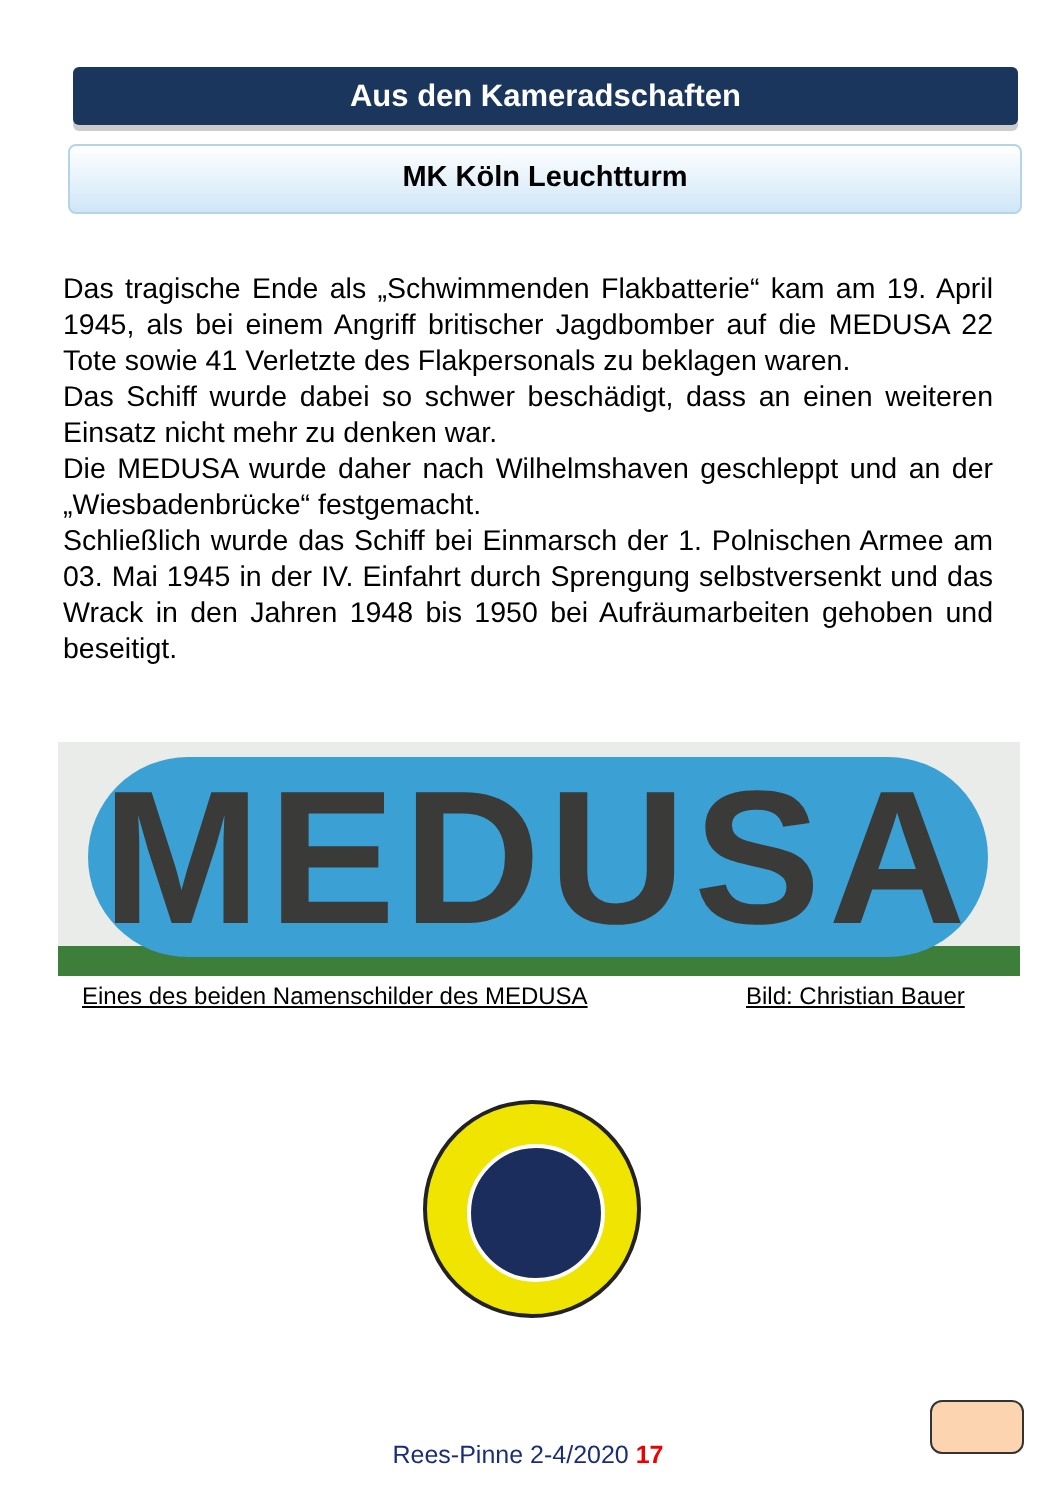Aus den Kameradschaften
MK Köln Leuchtturm
Das tragische Ende als „Schwimmenden Flakbatterie“ kam am 19. April 1945, als bei einem Angriff britischer Jagdbomber auf die MEDUSA 22 Tote sowie 41 Verletzte des Flakpersonals zu beklagen waren.
Das Schiff wurde dabei so schwer beschädigt, dass an einen weiteren Einsatz nicht mehr zu denken war.
Die MEDUSA wurde daher nach Wilhelmshaven geschleppt und an der „Wiesbadenbrücke“ festgemacht.
Schließlich wurde das Schiff bei Einmarsch der 1. Polnischen Armee am 03. Mai 1945 in der IV. Einfahrt durch Sprengung selbstversenkt und das Wrack in den Jahren 1948 bis 1950 bei Aufräumarbeiten gehoben und beseitigt.
MEDUSA
Eines des beiden Namenschilder des MEDUSA
Bild: Christian Bauer
Rees-Pinne 2-4/2020 17